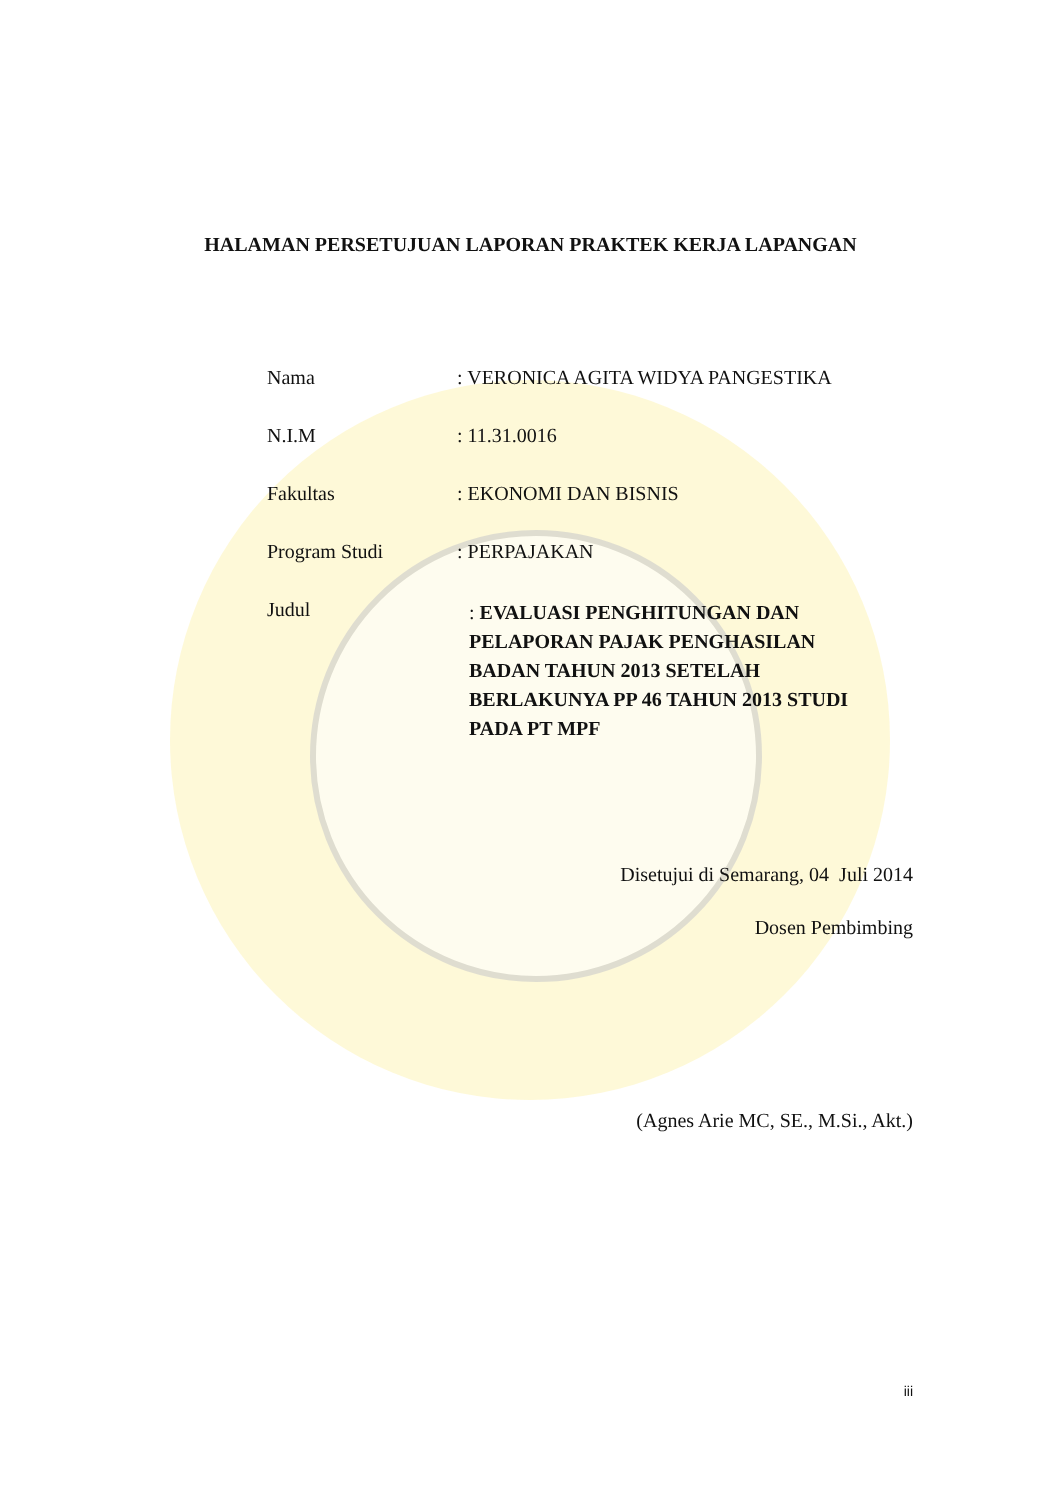HALAMAN PERSETUJUAN LAPORAN PRAKTEK KERJA LAPANGAN
Nama : VERONICA AGITA WIDYA PANGESTIKA
N.I.M : 11.31.0016
Fakultas : EKONOMI DAN BISNIS
Program Studi : PERPAJAKAN
Judul
: EVALUASI PENGHITUNGAN DAN PELAPORAN PAJAK PENGHASILAN BADAN TAHUN 2013 SETELAH BERLAKUNYA PP 46 TAHUN 2013 STUDI PADA PT MPF
Disetujui di Semarang, 04 Juli 2014
Dosen Pembimbing
(Agnes Arie MC, SE., M.Si., Akt.)
iii